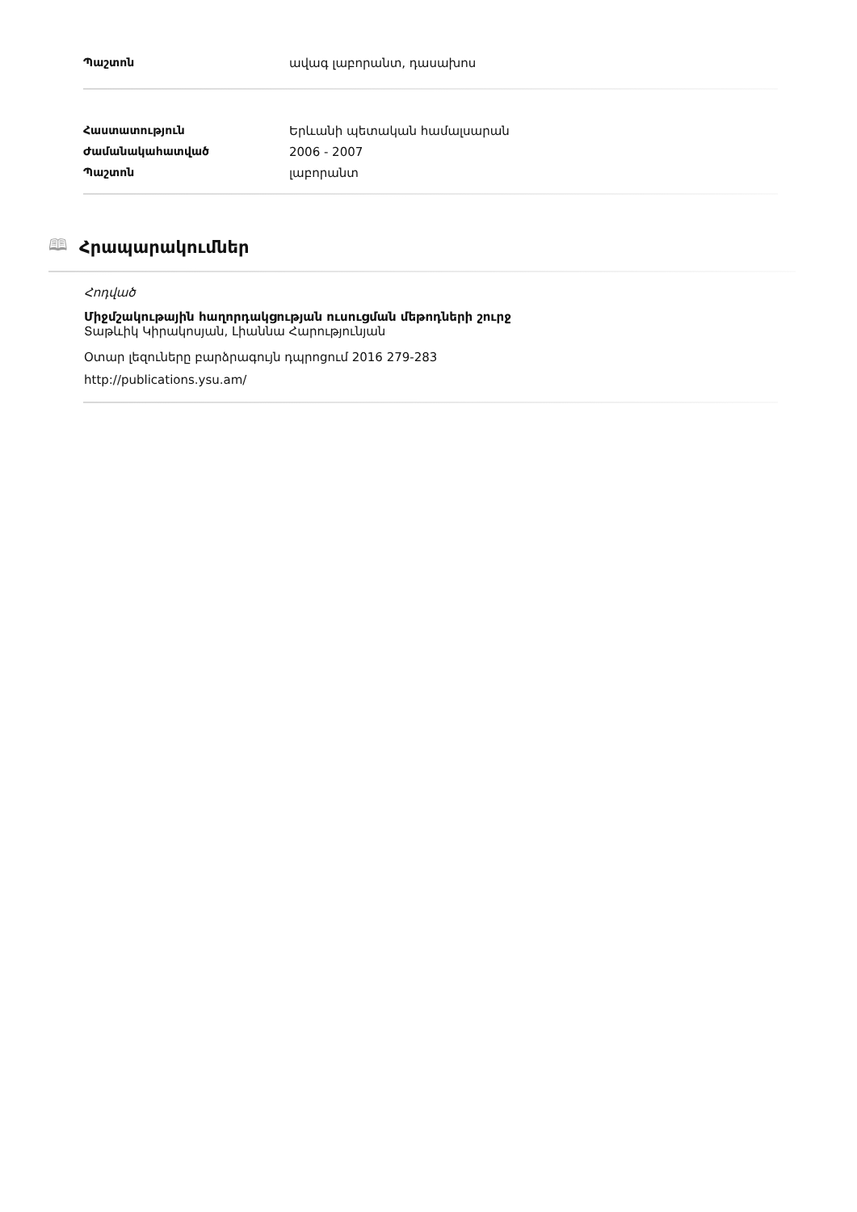| Պաշտոն | ավագ լաբորանտ, դասախոս |
| Հաստատություն | Երևանի պետական համալսարան |
| Ժամանակահատված | 2006 - 2007 |
| Պաշտոն | լաբորանտ |
🕮 Հրապարակումներ
Հոդված
Միջմշակութային հաղորդակցության ուսուցման մեթոդների շուրջ
Տաթևիկ Կիրակոսյան, Լիաննա Հարությունյան
Օտար լեզուները բարձրագույն դպրոցում 2016 279-283
http://publications.ysu.am/